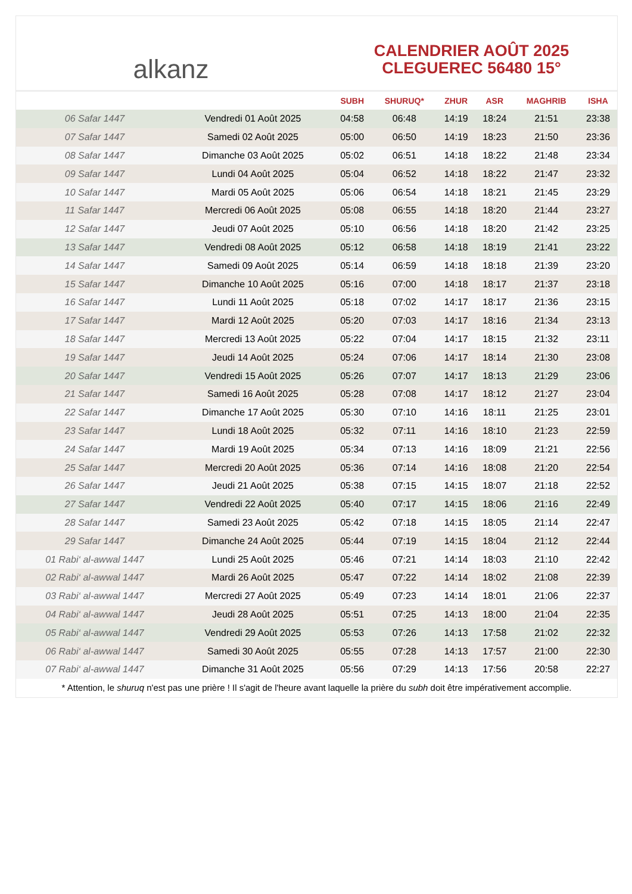alkanz
CALENDRIER AOÛT 2025
CLEGUEREC 56480 15°
| | | SUBH | SHURUQ* | ZHUR | ASR | MAGHRIB | ISHA |
| --- | --- | --- | --- | --- | --- | --- | --- |
| 06 Safar 1447 | Vendredi 01 Août 2025 | 04:58 | 06:48 | 14:19 | 18:24 | 21:51 | 23:38 |
| 07 Safar 1447 | Samedi 02 Août 2025 | 05:00 | 06:50 | 14:19 | 18:23 | 21:50 | 23:36 |
| 08 Safar 1447 | Dimanche 03 Août 2025 | 05:02 | 06:51 | 14:18 | 18:22 | 21:48 | 23:34 |
| 09 Safar 1447 | Lundi 04 Août 2025 | 05:04 | 06:52 | 14:18 | 18:22 | 21:47 | 23:32 |
| 10 Safar 1447 | Mardi 05 Août 2025 | 05:06 | 06:54 | 14:18 | 18:21 | 21:45 | 23:29 |
| 11 Safar 1447 | Mercredi 06 Août 2025 | 05:08 | 06:55 | 14:18 | 18:20 | 21:44 | 23:27 |
| 12 Safar 1447 | Jeudi 07 Août 2025 | 05:10 | 06:56 | 14:18 | 18:20 | 21:42 | 23:25 |
| 13 Safar 1447 | Vendredi 08 Août 2025 | 05:12 | 06:58 | 14:18 | 18:19 | 21:41 | 23:22 |
| 14 Safar 1447 | Samedi 09 Août 2025 | 05:14 | 06:59 | 14:18 | 18:18 | 21:39 | 23:20 |
| 15 Safar 1447 | Dimanche 10 Août 2025 | 05:16 | 07:00 | 14:18 | 18:17 | 21:37 | 23:18 |
| 16 Safar 1447 | Lundi 11 Août 2025 | 05:18 | 07:02 | 14:17 | 18:17 | 21:36 | 23:15 |
| 17 Safar 1447 | Mardi 12 Août 2025 | 05:20 | 07:03 | 14:17 | 18:16 | 21:34 | 23:13 |
| 18 Safar 1447 | Mercredi 13 Août 2025 | 05:22 | 07:04 | 14:17 | 18:15 | 21:32 | 23:11 |
| 19 Safar 1447 | Jeudi 14 Août 2025 | 05:24 | 07:06 | 14:17 | 18:14 | 21:30 | 23:08 |
| 20 Safar 1447 | Vendredi 15 Août 2025 | 05:26 | 07:07 | 14:17 | 18:13 | 21:29 | 23:06 |
| 21 Safar 1447 | Samedi 16 Août 2025 | 05:28 | 07:08 | 14:17 | 18:12 | 21:27 | 23:04 |
| 22 Safar 1447 | Dimanche 17 Août 2025 | 05:30 | 07:10 | 14:16 | 18:11 | 21:25 | 23:01 |
| 23 Safar 1447 | Lundi 18 Août 2025 | 05:32 | 07:11 | 14:16 | 18:10 | 21:23 | 22:59 |
| 24 Safar 1447 | Mardi 19 Août 2025 | 05:34 | 07:13 | 14:16 | 18:09 | 21:21 | 22:56 |
| 25 Safar 1447 | Mercredi 20 Août 2025 | 05:36 | 07:14 | 14:16 | 18:08 | 21:20 | 22:54 |
| 26 Safar 1447 | Jeudi 21 Août 2025 | 05:38 | 07:15 | 14:15 | 18:07 | 21:18 | 22:52 |
| 27 Safar 1447 | Vendredi 22 Août 2025 | 05:40 | 07:17 | 14:15 | 18:06 | 21:16 | 22:49 |
| 28 Safar 1447 | Samedi 23 Août 2025 | 05:42 | 07:18 | 14:15 | 18:05 | 21:14 | 22:47 |
| 29 Safar 1447 | Dimanche 24 Août 2025 | 05:44 | 07:19 | 14:15 | 18:04 | 21:12 | 22:44 |
| 01 Rabi‘ al-awwal 1447 | Lundi 25 Août 2025 | 05:46 | 07:21 | 14:14 | 18:03 | 21:10 | 22:42 |
| 02 Rabi‘ al-awwal 1447 | Mardi 26 Août 2025 | 05:47 | 07:22 | 14:14 | 18:02 | 21:08 | 22:39 |
| 03 Rabi‘ al-awwal 1447 | Mercredi 27 Août 2025 | 05:49 | 07:23 | 14:14 | 18:01 | 21:06 | 22:37 |
| 04 Rabi‘ al-awwal 1447 | Jeudi 28 Août 2025 | 05:51 | 07:25 | 14:13 | 18:00 | 21:04 | 22:35 |
| 05 Rabi‘ al-awwal 1447 | Vendredi 29 Août 2025 | 05:53 | 07:26 | 14:13 | 17:58 | 21:02 | 22:32 |
| 06 Rabi‘ al-awwal 1447 | Samedi 30 Août 2025 | 05:55 | 07:28 | 14:13 | 17:57 | 21:00 | 22:30 |
| 07 Rabi‘ al-awwal 1447 | Dimanche 31 Août 2025 | 05:56 | 07:29 | 14:13 | 17:56 | 20:58 | 22:27 |
* Attention, le shuruq n'est pas une prière ! Il s'agit de l'heure avant laquelle la prière du subh doit être impérativement accomplie.